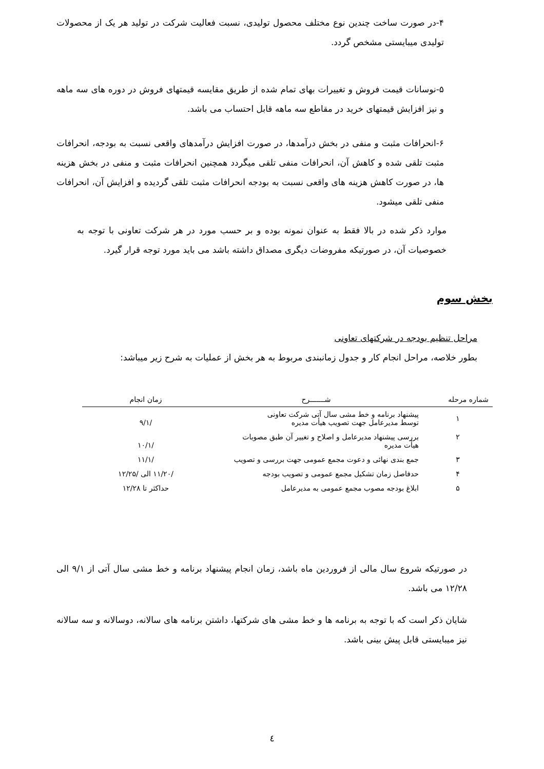۴-در صورت ساخت چندین نوع مختلف محصول تولیدی، نسبت فعالیت شرکت در تولید هر یک از محصولات تولیدی میبایستی مشخص گردد.
۵-نوسانات قیمت فروش و تغییرات بهای تمام شده از طریق مقایسه قیمتهای فروش در دوره های سه ماهه و نیز افزایش قیمتهای خرید در مقاطع سه ماهه قابل احتساب می باشد.
۶-انحرافات مثبت و منفی در بخش درآمدها، در صورت افزایش درآمدهای واقعی نسبت به بودجه، انحرافات مثبت تلقی شده و کاهش آن، انحرافات منفی تلقی میگردد همچنین انحرافات مثبت و منفی در بخش هزینه ها، در صورت کاهش هزینه های واقعی نسبت به بودجه انحرافات مثبت تلقی گردیده و افزایش آن، انحرافات منفی تلقی میشود.
موارد ذکر شده در بالا فقط به عنوان نمونه بوده و بر حسب مورد در هر شرکت تعاونی با توجه به خصوصیات آن، در صورتیکه مفروضات دیگری مصداق داشته باشد می باید مورد توجه قرار گیرد.
بخش سوم
مراحل تنظیم بودجه در شرکتهای تعاونی
بطور خلاصه، مراحل انجام کار و جدول زمانبندی مربوط به هر بخش از عملیات به شرح زیر میباشد:
| شماره مرحله | شـــــــرح | زمان انجام |
| --- | --- | --- |
| ۱ | پیشنهاد برنامه و خط مشی سال آتی شرکت تعاونی توسط مدیرعامل جهت تصویب هیأت مدیره | /۹/۱ |
| ۲ | بررسی پیشنهاد مدیرعامل و اصلاح و تغییر آن طبق مصوبات هیأت مدیره | /۱۰/۱ |
| ۳ | جمع بندی نهائی و دعوت مجمع عمومی جهت بررسی و تصویب | /۱۱/۱ |
| ۴ | حدفاصل زمان تشکیل مجمع عمومی و تصویب بودجه | /۱۱/۲۰ الی /۱۲/۲۵ |
| ۵ | ابلاغ بودجه مصوب مجمع عمومی به مدیرعامل | حداکثر تا ۱۲/۲۸ |
در صورتیکه شروع سال مالی از فروردین ماه باشد، زمان انجام پیشنهاد برنامه و خط مشی سال آتی از ۹/۱ الی ۱۲/۲۸ می باشد.
شایان ذکر است که با توجه به برنامه ها و خط مشی های شرکتها، داشتن برنامه های سالانه، دوسالانه و سه سالانه نیز میبایستی قابل پیش بینی باشد.
٤